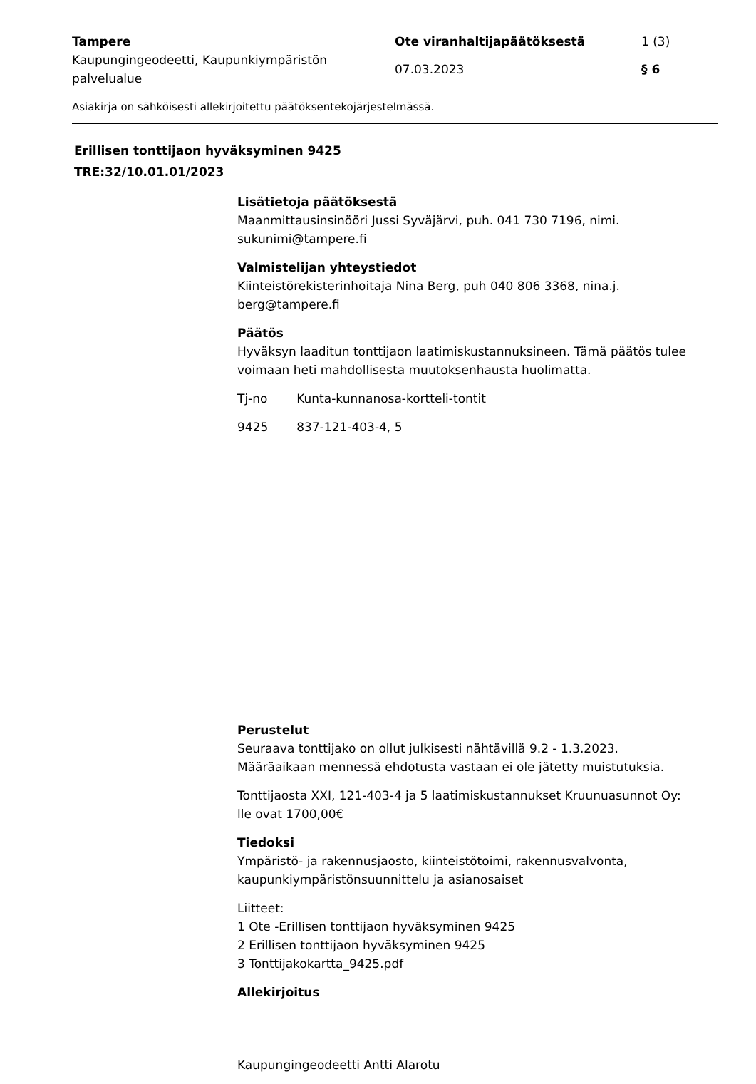| Tampere | Ote viranhaltijapäätöksestä | 1 (3) |
| Kaupungingeodeetti, Kaupunkiympäristön palvelualue | 07.03.2023 | § 6 |
Asiakirja on sähköisesti allekirjoitettu päätöksentekojärjestelmässä.
Erillisen tonttijaon hyväksyminen 9425
TRE:32/10.01.01/2023
Lisätietoja päätöksestä
Maanmittausinsinööri Jussi Syväjärvi, puh. 041 730 7196, nimi.
sukunimi@tampere.fi
Valmistelijan yhteystiedot
Kiinteistörekisterinhoitaja Nina Berg, puh 040 806 3368, nina.j.
berg@tampere.fi
Päätös
Hyväksyn laaditun tonttijaon laatimiskustannuksineen. Tämä päätös tulee voimaan heti mahdollisesta muutoksenhausta huolimatta.
| Tj-no | Kunta-kunnanosa-kortteli-tontit |
| 9425 | 837-121-403-4, 5 |
Perustelut
Seuraava tonttijako on ollut julkisesti nähtävillä 9.2 - 1.3.2023.
Määräaikaan mennessä ehdotusta vastaan ei ole jätetty muistutuksia.
Tonttijaosta XXI, 121-403-4 ja 5 laatimiskustannukset Kruunuasunnot Oy:
lle ovat 1700,00€
Tiedoksi
Ympäristö- ja rakennusjaosto, kiinteistötoimi, rakennusvalvonta, kaupunkiympäristönsuunnittelu ja asianosaiset
Liitteet:
1 Ote -Erillisen tonttijaon hyväksyminen 9425
2 Erillisen tonttijaon hyväksyminen 9425
3 Tonttijakokartta_9425.pdf
Allekirjoitus
Kaupungingeodeetti Antti Alarotu